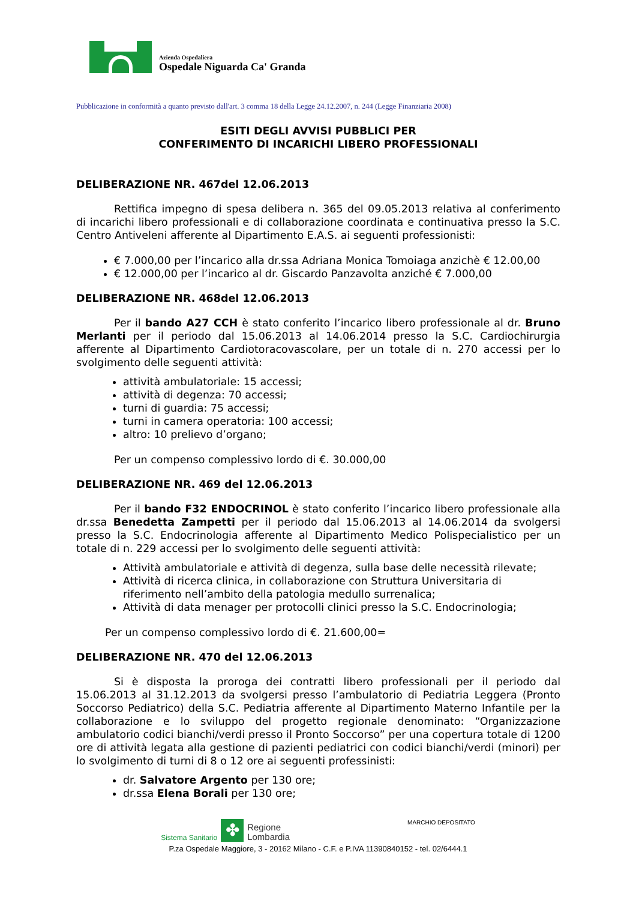Azienda Ospedaliera
Ospedale Niguarda Ca' Granda
Pubblicazione in conformità a quanto previsto dall'art. 3 comma 18 della Legge 24.12.2007, n. 244 (Legge Finanziaria 2008)
ESITI DEGLI AVVISI PUBBLICI PER
CONFERIMENTO DI INCARICHI LIBERO PROFESSIONALI
DELIBERAZIONE NR. 467del 12.06.2013
Rettifica impegno di spesa delibera n. 365 del 09.05.2013 relativa al conferimento di incarichi libero professionali e di collaborazione coordinata e continuativa presso la S.C. Centro Antiveleni afferente al Dipartimento E.A.S. ai seguenti professionisti:
€ 7.000,00 per l’incarico alla dr.ssa Adriana Monica Tomoiaga anzichè € 12.00,00
€ 12.000,00 per l’incarico al dr. Giscardo Panzavolta anziché € 7.000,00
DELIBERAZIONE NR. 468del 12.06.2013
Per il bando A27 CCH è stato conferito l’incarico libero professionale al dr. Bruno Merlanti per il periodo dal 15.06.2013 al 14.06.2014 presso la S.C. Cardiochirurgia afferente al Dipartimento Cardiotoracovascolare, per un totale di n. 270 accessi per lo svolgimento delle seguenti attività:
attività ambulatoriale: 15 accessi;
attività di degenza: 70 accessi;
turni di guardia: 75 accessi;
turni in camera operatoria: 100 accessi;
altro: 10 prelievo d’organo;
Per un compenso complessivo lordo di €. 30.000,00
DELIBERAZIONE NR. 469 del 12.06.2013
Per il bando F32 ENDOCRINOL è stato conferito l’incarico libero professionale alla dr.ssa Benedetta Zampetti per il periodo dal 15.06.2013 al 14.06.2014 da svolgersi presso la S.C. Endocrinologia afferente al Dipartimento Medico Polispecialistico per un totale di n. 229 accessi per lo svolgimento delle seguenti attività:
Attività ambulatoriale e attività di degenza, sulla base delle necessità rilevate;
Attività di ricerca clinica, in collaborazione con Struttura Universitaria di riferimento nell’ambito della patologia medullo surrenalica;
Attività di data menager per protocolli clinici presso la S.C. Endocrinologia;
Per un compenso complessivo lordo di €. 21.600,00=
DELIBERAZIONE NR. 470 del 12.06.2013
Si è disposta la proroga dei contratti libero professionali per il periodo dal 15.06.2013 al 31.12.2013 da svolgersi presso l’ambulatorio di Pediatria Leggera (Pronto Soccorso Pediatrico) della S.C. Pediatria afferente al Dipartimento Materno Infantile per la collaborazione e lo sviluppo del progetto regionale denominato: “Organizzazione ambulatorio codici bianchi/verdi presso il Pronto Soccorso” per una copertura totale di 1200 ore di attività legata alla gestione di pazienti pediatrici con codici bianchi/verdi (minori) per lo svolgimento di turni di 8 o 12 ore ai seguenti professinisti:
dr. Salvatore Argento per 130 ore;
dr.ssa Elena Borali per 130 ore;
Sistema Sanitario ✤ Regione
Lombardia MARCHIO DEPOSITATO
P.za Ospedale Maggiore, 3 - 20162 Milano - C.F. e P.IVA 11390840152 - tel. 02/6444.1